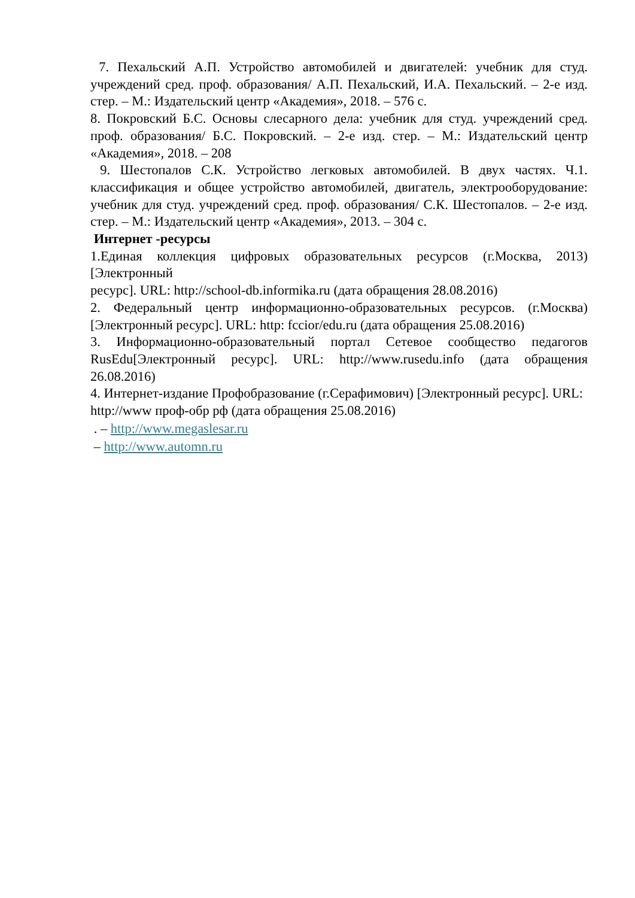7. Пехальский А.П. Устройство автомобилей и двигателей: учебник для студ. учреждений сред. проф. образования/ А.П. Пехальский, И.А. Пехальский. – 2-е изд. стер. – М.: Издательский центр «Академия», 2018. – 576 с.
8. Покровский Б.С. Основы слесарного дела: учебник для студ. учреждений сред. проф. образования/ Б.С. Покровский. – 2-е изд. стер. – М.: Издательский центр «Академия», 2018. – 208
9. Шестопалов С.К. Устройство легковых автомобилей. В двух частях. Ч.1. классификация и общее устройство автомобилей, двигатель, электрооборудование: учебник для студ. учреждений сред. проф. образования/ С.К. Шестопалов. – 2-е изд. стер. – М.: Издательский центр «Академия», 2013. – 304 с.
Интернет -ресурсы
1.Единая коллекция цифровых образовательных ресурсов (г.Москва, 2013) [Электронный
ресурс]. URL: http://school-db.informika.ru (дата обращения 28.08.2016)
2. Федеральный центр информационно-образовательных ресурсов. (г.Москва) [Электронный ресурс]. URL: http: fccior/edu.ru (дата обращения 25.08.2016)
3. Информационно-образовательный портал Сетевое сообщество педагогов RusEdu[Электронный ресурс]. URL: http://www.rusedu.info (дата обращения 26.08.2016)
4. Интернет-издание Профобразование (г.Серафимович) [Электронный ресурс]. URL:
http://www проф-обр рф (дата обращения 25.08.2016)
. – http://www.megaslesar.ru
– http://www.automn.ru